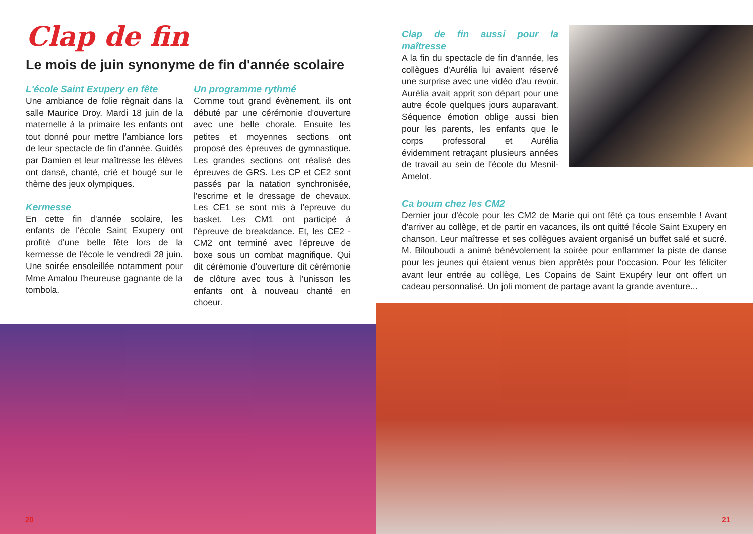Clap de fin
Le mois de juin synonyme de fin d'année scolaire
L'école Saint Exupery en fête
Une ambiance de folie règnait dans la salle Maurice Droy. Mardi 18 juin de la maternelle à la primaire les enfants ont tout donné pour mettre l'ambiance lors de leur spectacle de fin d'année. Guidés par Damien et leur maîtresse les élèves ont dansé, chanté, crié et bougé sur le thème des jeux olympiques.
Kermesse
En cette fin d'année scolaire, les enfants de l'école Saint Exupery ont profité d'une belle fête lors de la kermesse de l'école le vendredi 28 juin. Une soirée ensoleillée notamment pour Mme Amalou l'heureuse gagnante de la tombola.
Un programme rythmé
Comme tout grand évènement, ils ont débuté par une cérémonie d'ouverture avec une belle chorale. Ensuite les petites et moyennes sections ont proposé des épreuves de gymnastique. Les grandes sections ont réalisé des épreuves de GRS. Les CP et CE2 sont passés par la natation synchronisée, l'escrime et le dressage de chevaux. Les CE1 se sont mis à l'epreuve du basket. Les CM1 ont participé à l'épreuve de breakdance. Et, les CE2 - CM2 ont terminé avec l'épreuve de boxe sous un combat magnifique. Qui dit cérémonie d'ouverture dit cérémonie de clôture avec tous à l'unisson les enfants ont à nouveau chanté en choeur.
20
Clap de fin aussi pour la maîtresse
A la fin du spectacle de fin d'année, les collègues d'Aurélia lui avaient réservé une surprise avec une vidéo d'au revoir. Aurélia avait apprit son départ pour une autre école quelques jours auparavant. Séquence émotion oblige aussi bien pour les parents, les enfants que le corps professoral et Aurélia évidemment retraçant plusieurs années de travail au sein de l'école du Mesnil-Amelot.
Ca boum chez les CM2
Dernier jour d'école pour les CM2 de Marie qui ont fêté ça tous ensemble ! Avant d'arriver au collège, et de partir en vacances, ils ont quitté l'école Saint Exupery en chanson. Leur maîtresse et ses collègues avaient organisé un buffet salé et sucré. M. Bilouboudi a animé bénévolement la soirée pour enflammer la piste de danse pour les jeunes qui étaient venus bien apprêtés pour l'occasion. Pour les féliciter avant leur entrée au collège, Les Copains de Saint Exupéry leur ont offert un cadeau personnalisé. Un joli moment de partage avant la grande aventure...
21